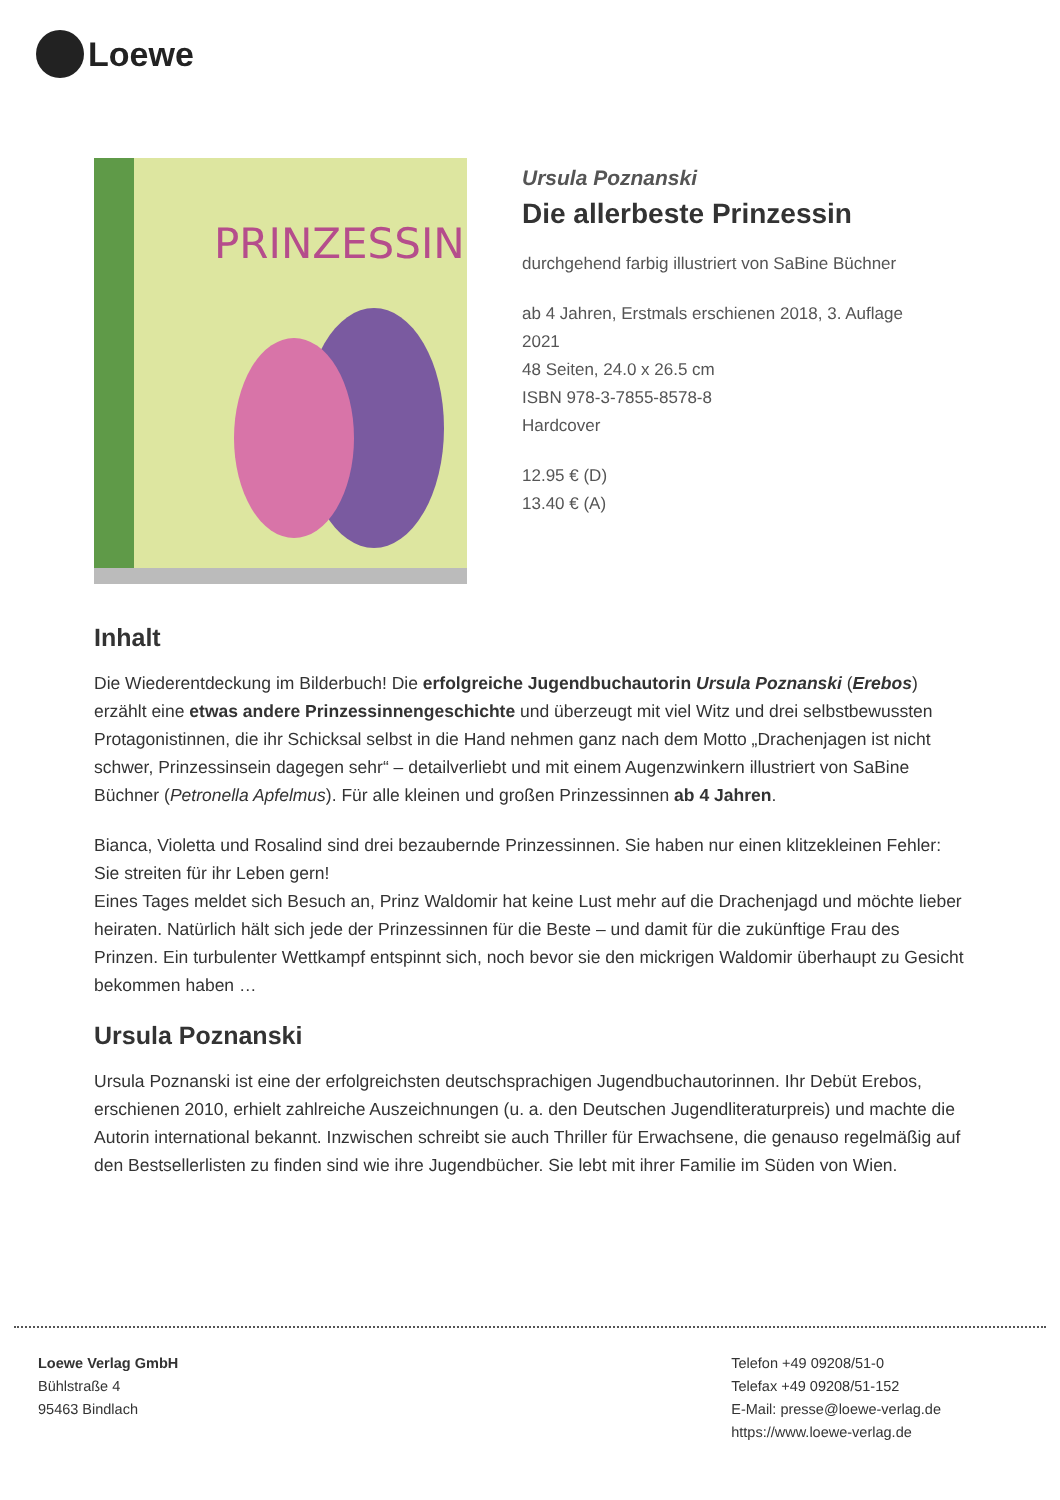Loewe
PRINZESSIN
Ursula Poznanski
Die allerbeste Prinzessin
durchgehend farbig illustriert von SaBine Büchner
ab 4 Jahren, Erstmals erschienen 2018, 3. Auflage 2021
48 Seiten, 24.0 x 26.5 cm
ISBN 978-3-7855-8578-8
Hardcover
12.95 € (D)
13.40 € (A)
Inhalt
Die Wiederentdeckung im Bilderbuch! Die erfolgreiche Jugendbuchautorin Ursula Poznanski (Erebos) erzählt eine etwas andere Prinzessinnengeschichte und überzeugt mit viel Witz und drei selbstbewussten Protagonistinnen, die ihr Schicksal selbst in die Hand nehmen ganz nach dem Motto „Drachenjagen ist nicht schwer, Prinzessinsein dagegen sehr“ – detailverliebt und mit einem Augenzwinkern illustriert von SaBine Büchner (Petronella Apfelmus). Für alle kleinen und großen Prinzessinnen ab 4 Jahren.
Bianca, Violetta und Rosalind sind drei bezaubernde Prinzessinnen. Sie haben nur einen klitzekleinen Fehler: Sie streiten für ihr Leben gern!
Eines Tages meldet sich Besuch an, Prinz Waldomir hat keine Lust mehr auf die Drachenjagd und möchte lieber heiraten. Natürlich hält sich jede der Prinzessinnen für die Beste – und damit für die zukünftige Frau des Prinzen. Ein turbulenter Wettkampf entspinnt sich, noch bevor sie den mickrigen Waldomir überhaupt zu Gesicht bekommen haben …
Ursula Poznanski
Ursula Poznanski ist eine der erfolgreichsten deutschsprachigen Jugendbuchautorinnen. Ihr Debüt Erebos, erschienen 2010, erhielt zahlreiche Auszeichnungen (u. a. den Deutschen Jugendliteraturpreis) und machte die Autorin international bekannt. Inzwischen schreibt sie auch Thriller für Erwachsene, die genauso regelmäßig auf den Bestsellerlisten zu finden sind wie ihre Jugendbücher. Sie lebt mit ihrer Familie im Süden von Wien.
Loewe Verlag GmbH
Bühlstraße 4
95463 Bindlach
Telefon +49 09208/51-0
Telefax +49 09208/51-152
E-Mail: presse@loewe-verlag.de
https://www.loewe-verlag.de